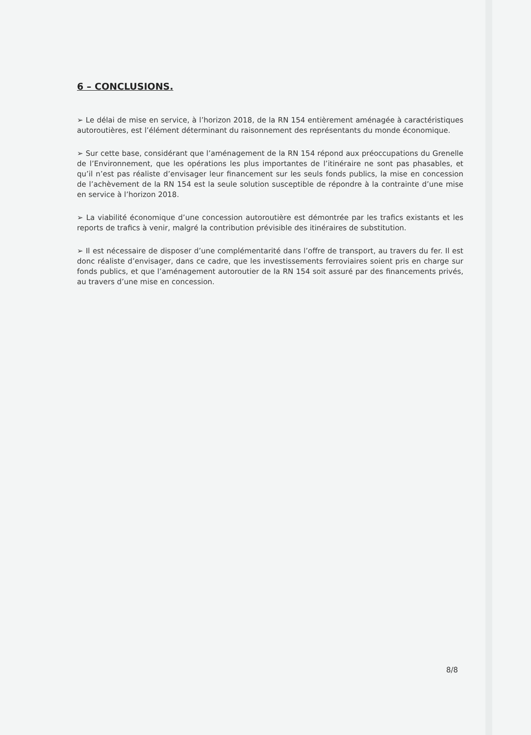6 – CONCLUSIONS.
➢ Le délai de mise en service, à l’horizon 2018, de la RN 154 entièrement aménagée à caractéristiques autoroutières, est l’élément déterminant du raisonnement des représentants du monde économique.
➢ Sur cette base, considérant que l’aménagement de la RN 154 répond aux préoccupations du Grenelle de l’Environnement, que les opérations les plus importantes de l’itinéraire ne sont pas phasables, et qu’il n’est pas réaliste d’envisager leur financement sur les seuls fonds publics, la mise en concession de l’achèvement de la RN 154 est la seule solution susceptible de répondre à la contrainte d’une mise en service à l’horizon 2018.
➢ La viabilité économique d’une concession autoroutière est démontrée par les trafics existants et les reports de trafics à venir, malgré la contribution prévisible des itinéraires de substitution.
➢ Il est nécessaire de disposer d’une complémentarité dans l’offre de transport, au travers du fer. Il est donc réaliste d’envisager, dans ce cadre, que les investissements ferroviaires soient pris en charge sur fonds publics, et que l’aménagement autoroutier de la RN 154 soit assuré par des financements privés, au travers d’une mise en concession.
8/8